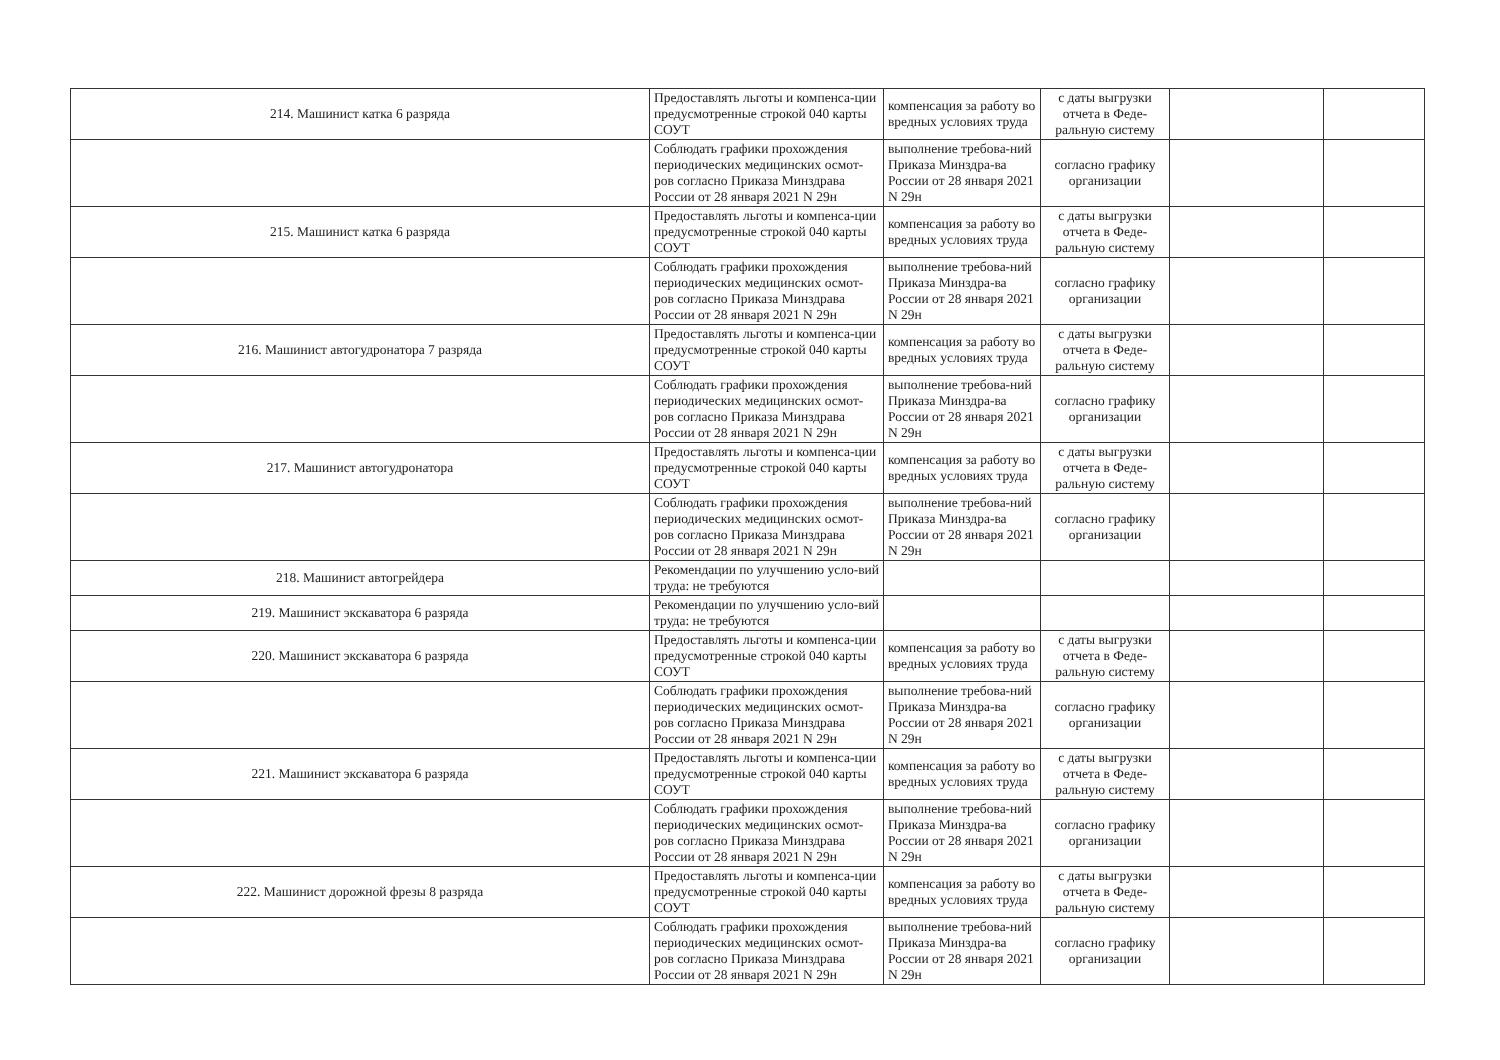| 214. Машинист катка 6 разряда | Предоставлять льготы и компенса-ции предусмотренные строкой 040 карты СОУТ | компенсация за работу во вредных условиях труда | с даты выгрузки отчета в Феде-ральную систему | | |
| | Соблюдать графики прохождения периодических медицинских осмот-ров согласно Приказа Минздрава России от 28 января 2021 N 29н | выполнение требова-ний Приказа Минздра-ва России от 28 января 2021 N 29н | согласно графику организации | | |
| 215. Машинист катка 6 разряда | Предоставлять льготы и компенса-ции предусмотренные строкой 040 карты СОУТ | компенсация за работу во вредных условиях труда | с даты выгрузки отчета в Феде-ральную систему | | |
| | Соблюдать графики прохождения периодических медицинских осмот-ров согласно Приказа Минздрава России от 28 января 2021 N 29н | выполнение требова-ний Приказа Минздра-ва России от 28 января 2021 N 29н | согласно графику организации | | |
| 216. Машинист автогудронатора 7 разряда | Предоставлять льготы и компенса-ции предусмотренные строкой 040 карты СОУТ | компенсация за работу во вредных условиях труда | с даты выгрузки отчета в Феде-ральную систему | | |
| | Соблюдать графики прохождения периодических медицинских осмот-ров согласно Приказа Минздрава России от 28 января 2021 N 29н | выполнение требова-ний Приказа Минздра-ва России от 28 января 2021 N 29н | согласно графику организации | | |
| 217. Машинист автогудронатора | Предоставлять льготы и компенса-ции предусмотренные строкой 040 карты СОУТ | компенсация за работу во вредных условиях труда | с даты выгрузки отчета в Феде-ральную систему | | |
| | Соблюдать графики прохождения периодических медицинских осмот-ров согласно Приказа Минздрава России от 28 января 2021 N 29н | выполнение требова-ний Приказа Минздра-ва России от 28 января 2021 N 29н | согласно графику организации | | |
| 218. Машинист автогрейдера | Рекомендации по улучшению усло-вий труда: не требуются | | | | |
| 219. Машинист экскаватора 6 разряда | Рекомендации по улучшению усло-вий труда: не требуются | | | | |
| 220. Машинист экскаватора 6 разряда | Предоставлять льготы и компенса-ции предусмотренные строкой 040 карты СОУТ | компенсация за работу во вредных условиях труда | с даты выгрузки отчета в Феде-ральную систему | | |
| | Соблюдать графики прохождения периодических медицинских осмот-ров согласно Приказа Минздрава России от 28 января 2021 N 29н | выполнение требова-ний Приказа Минздра-ва России от 28 января 2021 N 29н | согласно графику организации | | |
| 221. Машинист экскаватора 6 разряда | Предоставлять льготы и компенса-ции предусмотренные строкой 040 карты СОУТ | компенсация за работу во вредных условиях труда | с даты выгрузки отчета в Феде-ральную систему | | |
| | Соблюдать графики прохождения периодических медицинских осмот-ров согласно Приказа Минздрава России от 28 января 2021 N 29н | выполнение требова-ний Приказа Минздра-ва России от 28 января 2021 N 29н | согласно графику организации | | |
| 222. Машинист дорожной фрезы 8 разряда | Предоставлять льготы и компенса-ции предусмотренные строкой 040 карты СОУТ | компенсация за работу во вредных условиях труда | с даты выгрузки отчета в Феде-ральную систему | | |
| | Соблюдать графики прохождения периодических медицинских осмот-ров согласно Приказа Минздрава России от 28 января 2021 N 29н | выполнение требова-ний Приказа Минздра-ва России от 28 января 2021 N 29н | согласно графику организации | | |